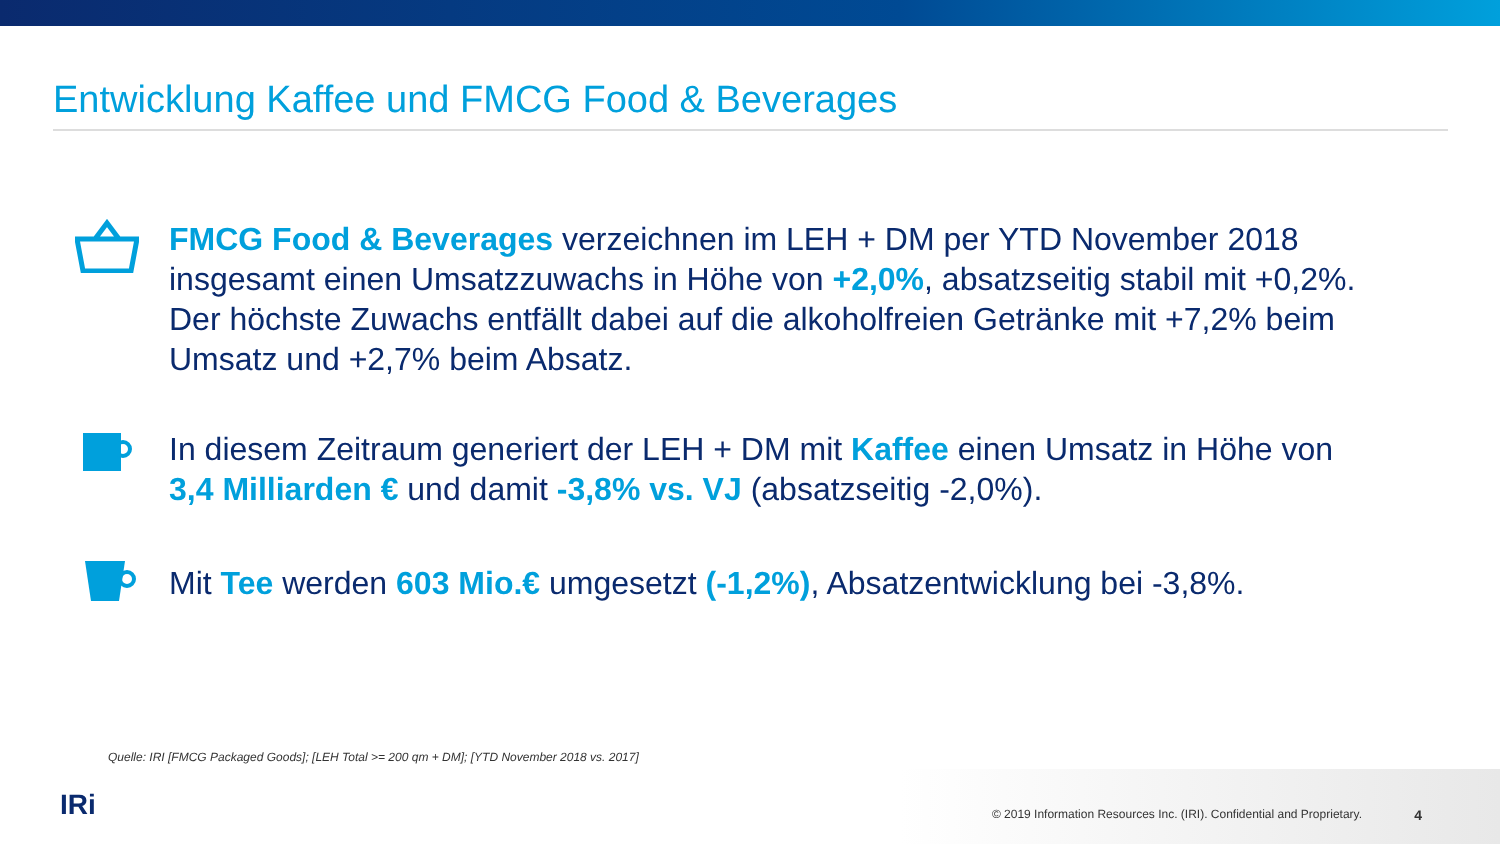Entwicklung Kaffee und FMCG Food & Beverages
FMCG Food & Beverages verzeichnen im LEH + DM per YTD November 2018 insgesamt einen Umsatzzuwachs in Höhe von +2,0%, absatzseitig stabil mit +0,2%. Der höchste Zuwachs entfällt dabei auf die alkoholfreien Getränke mit +7,2% beim Umsatz und +2,7% beim Absatz.
In diesem Zeitraum generiert der LEH + DM mit Kaffee einen Umsatz in Höhe von 3,4 Milliarden € und damit -3,8% vs. VJ (absatzseitig -2,0%).
Mit Tee werden 603 Mio.€ umgesetzt (-1,2%), Absatzentwicklung bei -3,8%.
Quelle: IRI [FMCG Packaged Goods]; [LEH Total >= 200 qm + DM]; [YTD November 2018 vs. 2017]
IRi
© 2019 Information Resources Inc. (IRI). Confidential and Proprietary.
4